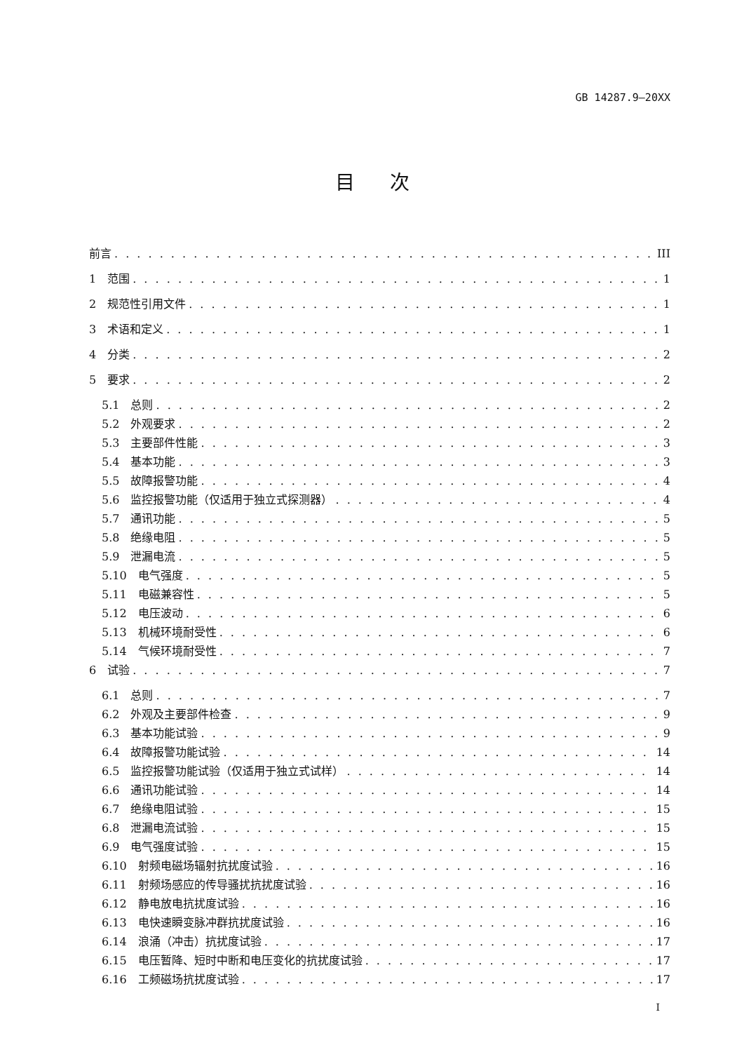GB 14287.9—20XX
目次
前言 III
1　范围 1
2　规范性引用文件 1
3　术语和定义 1
4　分类 2
5　要求 2
5.1　总则 2
5.2　外观要求 2
5.3　主要部件性能 3
5.4　基本功能 3
5.5　故障报警功能 4
5.6　监控报警功能（仅适用于独立式探测器） 4
5.7　通讯功能 5
5.8　绝缘电阻 5
5.9　泄漏电流 5
5.10　电气强度 5
5.11　电磁兼容性 5
5.12　电压波动 6
5.13　机械环境耐受性 6
5.14　气候环境耐受性 7
6　试验 7
6.1　总则 7
6.2　外观及主要部件检查 9
6.3　基本功能试验 9
6.4　故障报警功能试验 14
6.5　监控报警功能试验（仅适用于独立式试样） 14
6.6　通讯功能试验 14
6.7　绝缘电阻试验 15
6.8　泄漏电流试验 15
6.9　电气强度试验 15
6.10　射频电磁场辐射抗扰度试验 16
6.11　射频场感应的传导骚扰抗扰度试验 16
6.12　静电放电抗扰度试验 16
6.13　电快速瞬变脉冲群抗扰度试验 16
6.14　浪涌（冲击）抗扰度试验 17
6.15　电压暂降、短时中断和电压变化的抗扰度试验 17
6.16　工频磁场抗扰度试验 17
I